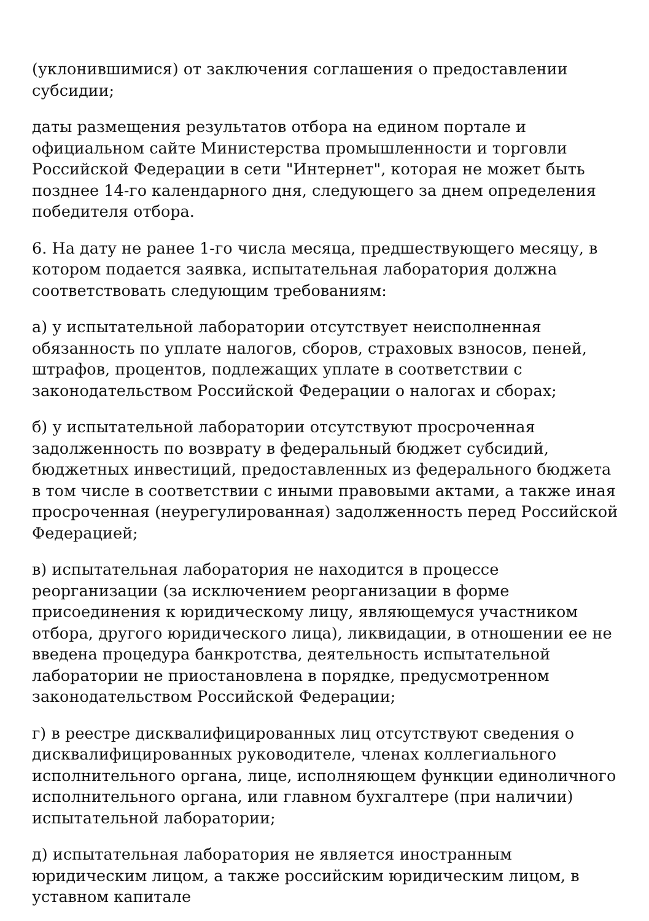(уклонившимися) от заключения соглашения о предоставлении субсидии;
даты размещения результатов отбора на едином портале и официальном сайте Министерства промышленности и торговли Российской Федерации в сети "Интернет", которая не может быть позднее 14-го календарного дня, следующего за днем определения победителя отбора.
6. На дату не ранее 1-го числа месяца, предшествующего месяцу, в котором подается заявка, испытательная лаборатория должна соответствовать следующим требованиям:
а) у испытательной лаборатории отсутствует неисполненная обязанность по уплате налогов, сборов, страховых взносов, пеней, штрафов, процентов, подлежащих уплате в соответствии с законодательством Российской Федерации о налогах и сборах;
б) у испытательной лаборатории отсутствуют просроченная задолженность по возврату в федеральный бюджет субсидий, бюджетных инвестиций, предоставленных из федерального бюджета в том числе в соответствии с иными правовыми актами, а также иная просроченная (неурегулированная) задолженность перед Российской Федерацией;
в) испытательная лаборатория не находится в процессе реорганизации (за исключением реорганизации в форме присоединения к юридическому лицу, являющемуся участником отбора, другого юридического лица), ликвидации, в отношении ее не введена процедура банкротства, деятельность испытательной лаборатории не приостановлена в порядке, предусмотренном законодательством Российской Федерации;
г) в реестре дисквалифицированных лиц отсутствуют сведения о дисквалифицированных руководителе, членах коллегиального исполнительного органа, лице, исполняющем функции единоличного исполнительного органа, или главном бухгалтере (при наличии) испытательной лаборатории;
д) испытательная лаборатория не является иностранным юридическим лицом, а также российским юридическим лицом, в уставном капитале